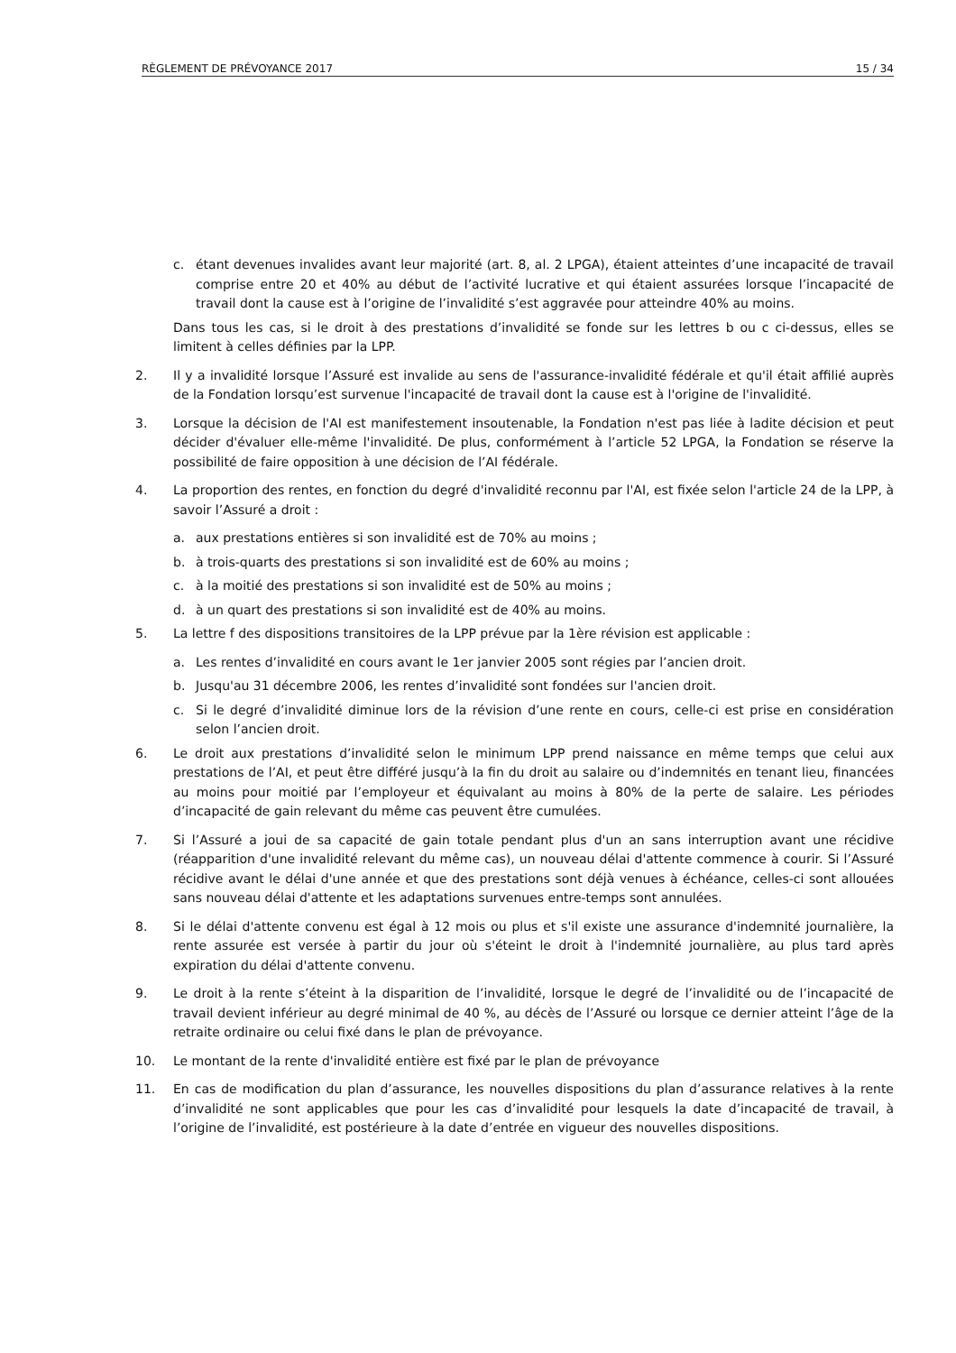RÈGLEMENT DE PRÉVOYANCE 2017 15 / 34
c. étant devenues invalides avant leur majorité (art. 8, al. 2 LPGA), étaient atteintes d’une incapacité de travail comprise entre 20 et 40% au début de l’activité lucrative et qui étaient assurées lorsque l’incapacité de travail dont la cause est à l’origine de l’invalidité s’est aggravée pour atteindre 40% au moins.
Dans tous les cas, si le droit à des prestations d’invalidité se fonde sur les lettres b ou c ci-dessus, elles se limitent à celles définies par la LPP.
2. Il y a invalidité lorsque l’Assuré est invalide au sens de l'assurance-invalidité fédérale et qu'il était affilié auprès de la Fondation lorsqu’est survenue l'incapacité de travail dont la cause est à l'origine de l'invalidité.
3. Lorsque la décision de l'AI est manifestement insoutenable, la Fondation n'est pas liée à ladite décision et peut décider d'évaluer elle-même l'invalidité. De plus, conformément à l’article 52 LPGA, la Fondation se réserve la possibilité de faire opposition à une décision de l’AI fédérale.
4. La proportion des rentes, en fonction du degré d'invalidité reconnu par l'AI, est fixée selon l'article 24 de la LPP, à savoir l’Assuré a droit :
a. aux prestations entières si son invalidité est de 70% au moins ;
b. à trois-quarts des prestations si son invalidité est de 60% au moins ;
c. à la moitié des prestations si son invalidité est de 50% au moins ;
d. à un quart des prestations si son invalidité est de 40% au moins.
5. La lettre f des dispositions transitoires de la LPP prévue par la 1ère révision est applicable :
a. Les rentes d’invalidité en cours avant le 1er janvier 2005 sont régies par l’ancien droit.
b. Jusqu'au 31 décembre 2006, les rentes d’invalidité sont fondées sur l'ancien droit.
c. Si le degré d’invalidité diminue lors de la révision d’une rente en cours, celle-ci est prise en considération selon l’ancien droit.
6. Le droit aux prestations d’invalidité selon le minimum LPP prend naissance en même temps que celui aux prestations de l’AI, et peut être différé jusqu’à la fin du droit au salaire ou d’indemnités en tenant lieu, financées au moins pour moitié par l’employeur et équivalant au moins à 80% de la perte de salaire. Les périodes d’incapacité de gain relevant du même cas peuvent être cumulées.
7. Si l’Assuré a joui de sa capacité de gain totale pendant plus d'un an sans interruption avant une récidive (réapparition d'une invalidité relevant du même cas), un nouveau délai d'attente commence à courir. Si l’Assuré récidive avant le délai d'une année et que des prestations sont déjà venues à échéance, celles-ci sont allouées sans nouveau délai d'attente et les adaptations survenues entre-temps sont annulées.
8. Si le délai d'attente convenu est égal à 12 mois ou plus et s'il existe une assurance d'indemnité journalière, la rente assurée est versée à partir du jour où s'éteint le droit à l'indemnité journalière, au plus tard après expiration du délai d'attente convenu.
9. Le droit à la rente s’éteint à la disparition de l’invalidité, lorsque le degré de l’invalidité ou de l’incapacité de travail devient inférieur au degré minimal de 40 %, au décès de l’Assuré ou lorsque ce dernier atteint l’âge de la retraite ordinaire ou celui fixé dans le plan de prévoyance.
10. Le montant de la rente d'invalidité entière est fixé par le plan de prévoyance
11. En cas de modification du plan d’assurance, les nouvelles dispositions du plan d’assurance relatives à la rente d’invalidité ne sont applicables que pour les cas d’invalidité pour lesquels la date d’incapacité de travail, à l’origine de l’invalidité, est postérieure à la date d’entrée en vigueur des nouvelles dispositions.